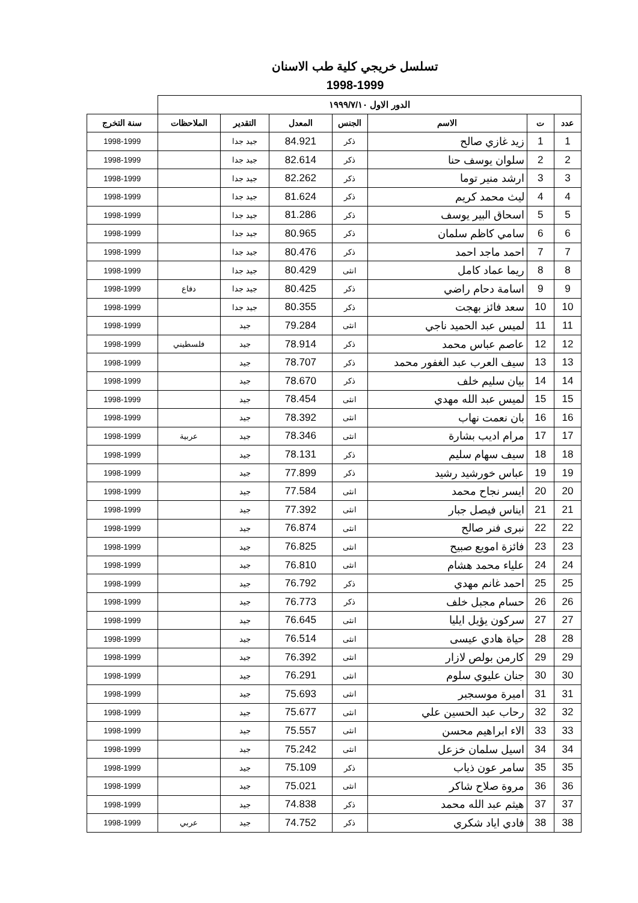تسلسل خريجي كلية طب الاسنان
1998-1999
| الدور الاول ١٩٩٩/٧/١٠ | | | | | | | |
| عدد | ت | الاسم | الجنس | المعدل | التقدير | الملاحظات | سنة التخرج |
| 1 | 1 | زيد غازي صالح | ذكر | 84.921 | جيد جدا | | 1998-1999 |
| 2 | 2 | سلوان يوسف حنا | ذكر | 82.614 | جيد جدا | | 1998-1999 |
| 3 | 3 | ارشد منير توما | ذكر | 82.262 | جيد جدا | | 1998-1999 |
| 4 | 4 | ليث محمد كريم | ذكر | 81.624 | جيد جدا | | 1998-1999 |
| 5 | 5 | اسحاق البير يوسف | ذكر | 81.286 | جيد جدا | | 1998-1999 |
| 6 | 6 | سامي كاظم سلمان | ذكر | 80.965 | جيد جدا | | 1998-1999 |
| 7 | 7 | احمد ماجد احمد | ذكر | 80.476 | جيد جدا | | 1998-1999 |
| 8 | 8 | ريما عماد كامل | انثى | 80.429 | جيد جدا | | 1998-1999 |
| 9 | 9 | اسامة دحام راضي | ذكر | 80.425 | جيد جدا | دفاع | 1998-1999 |
| 10 | 10 | سعد فائز بهجت | ذكر | 80.355 | جيد جدا | | 1998-1999 |
| 11 | 11 | لميس عبد الحميد ناجي | انثى | 79.284 | جيد | | 1998-1999 |
| 12 | 12 | عاصم عباس محمد | ذكر | 78.914 | جيد | فلسطيني | 1998-1999 |
| 13 | 13 | سيف العرب عبد الغفور محمد | ذكر | 78.707 | جيد | | 1998-1999 |
| 14 | 14 | بيان سليم خلف | ذكر | 78.670 | جيد | | 1998-1999 |
| 15 | 15 | لميس عبد الله مهدي | انثى | 78.454 | جيد | | 1998-1999 |
| 16 | 16 | بان نعمت نهاب | انثى | 78.392 | جيد | | 1998-1999 |
| 17 | 17 | مرام اديب بشارة | انثى | 78.346 | جيد | عربية | 1998-1999 |
| 18 | 18 | سيف سهام سليم | ذكر | 78.131 | جيد | | 1998-1999 |
| 19 | 19 | عباس خورشيد رشيد | ذكر | 77.899 | جيد | | 1998-1999 |
| 20 | 20 | ايسر نجاح محمد | انثى | 77.584 | جيد | | 1998-1999 |
| 21 | 21 | ايناس فيصل جبار | انثى | 77.392 | جيد | | 1998-1999 |
| 22 | 22 | نبرى فنر صالح | انثى | 76.874 | جيد | | 1998-1999 |
| 23 | 23 | فائزة امويع صبيح | انثى | 76.825 | جيد | | 1998-1999 |
| 24 | 24 | علياء محمد هشام | انثى | 76.810 | جيد | | 1998-1999 |
| 25 | 25 | احمد غانم مهدي | ذكر | 76.792 | جيد | | 1998-1999 |
| 26 | 26 | حسام مجبل خلف | ذكر | 76.773 | جيد | | 1998-1999 |
| 27 | 27 | سركون يؤيل ايليا | انثى | 76.645 | جيد | | 1998-1999 |
| 28 | 28 | حياة هادي عيسى | انثى | 76.514 | جيد | | 1998-1999 |
| 29 | 29 | كارمن بولص لازار | انثى | 76.392 | جيد | | 1998-1999 |
| 30 | 30 | جنان عليوي سلوم | انثى | 76.291 | جيد | | 1998-1999 |
| 31 | 31 | اميرة موسىجبر | انثى | 75.693 | جيد | | 1998-1999 |
| 32 | 32 | رحاب عبد الحسين علي | انثى | 75.677 | جيد | | 1998-1999 |
| 33 | 33 | الاء ابراهيم محسن | انثى | 75.557 | جيد | | 1998-1999 |
| 34 | 34 | اسيل سلمان خزعل | انثى | 75.242 | جيد | | 1998-1999 |
| 35 | 35 | سامر عون ذياب | ذكر | 75.109 | جيد | | 1998-1999 |
| 36 | 36 | مروة صلاح شاكر | انثى | 75.021 | جيد | | 1998-1999 |
| 37 | 37 | هيثم عبد الله محمد | ذكر | 74.838 | جيد | | 1998-1999 |
| 38 | 38 | فادي اياد شكري | ذكر | 74.752 | جيد | عربي | 1998-1999 |